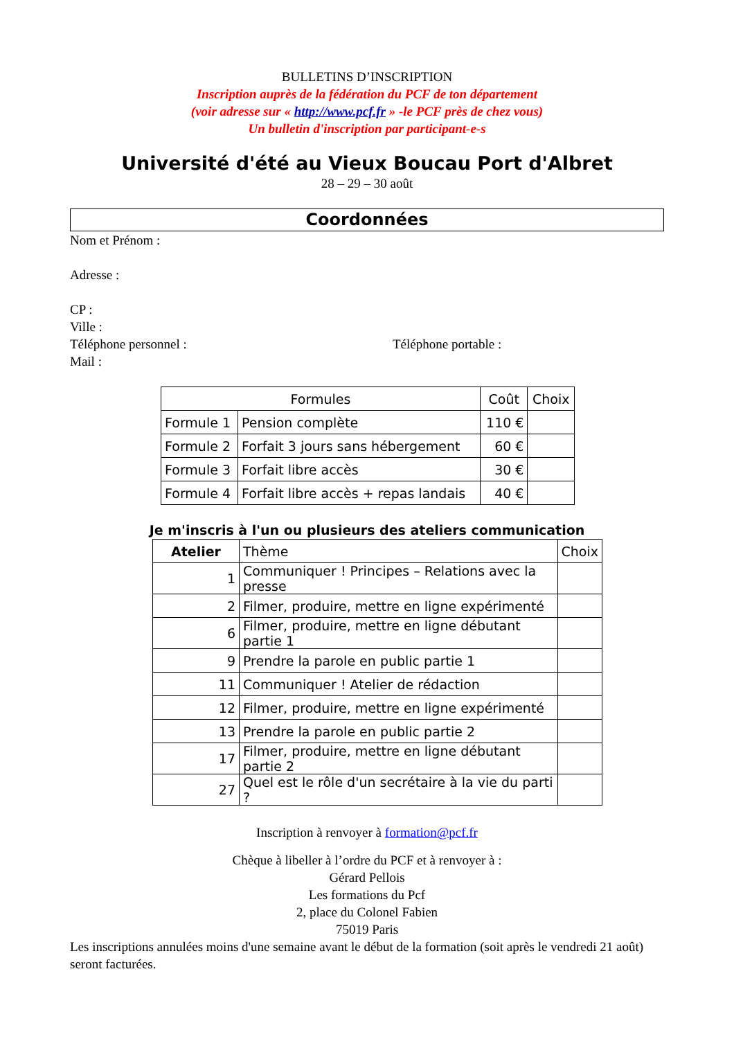BULLETINS D’INSCRIPTION
Inscription auprès de la fédération du PCF de ton département
(voir adresse sur « http://www.pcf.fr » -le PCF près de chez vous)
Un bulletin d'inscription par participant-e-s
Université d'été au Vieux Boucau Port d'Albret
28 – 29 – 30 août
Coordonnées
Nom et Prénom :
Adresse :
CP :
Ville :
Téléphone personnel : Téléphone portable :
Mail :
| Formules | | Coût | Choix |
| --- | --- | --- | --- |
| Formule 1 | Pension complète | 110 € | |
| Formule 2 | Forfait 3 jours sans hébergement | 60 € | |
| Formule 3 | Forfait libre accès | 30 € | |
| Formule 4 | Forfait libre accès + repas landais | 40 € | |
Je m'inscris à l'un ou plusieurs des ateliers communication
| Atelier | Thème | Choix |
| --- | --- | --- |
| 1 | Communiquer ! Principes – Relations avec la presse | |
| 2 | Filmer, produire, mettre en ligne expérimenté | |
| 6 | Filmer, produire, mettre en ligne débutant partie 1 | |
| 9 | Prendre la parole en public partie 1 | |
| 11 | Communiquer ! Atelier de rédaction | |
| 12 | Filmer, produire, mettre en ligne expérimenté | |
| 13 | Prendre la parole en public partie 2 | |
| 17 | Filmer, produire, mettre en ligne débutant partie 2 | |
| 27 | Quel est le rôle d'un secrétaire à la vie du parti ? | |
Inscription à renvoyer à formation@pcf.fr
Chèque à libeller à l’ordre du PCF et à renvoyer à :
Gérard Pellois
Les formations du Pcf
2, place du Colonel Fabien
75019 Paris
Les inscriptions annulées moins d'une semaine avant le début de la formation (soit après le vendredi 21 août) seront facturées.